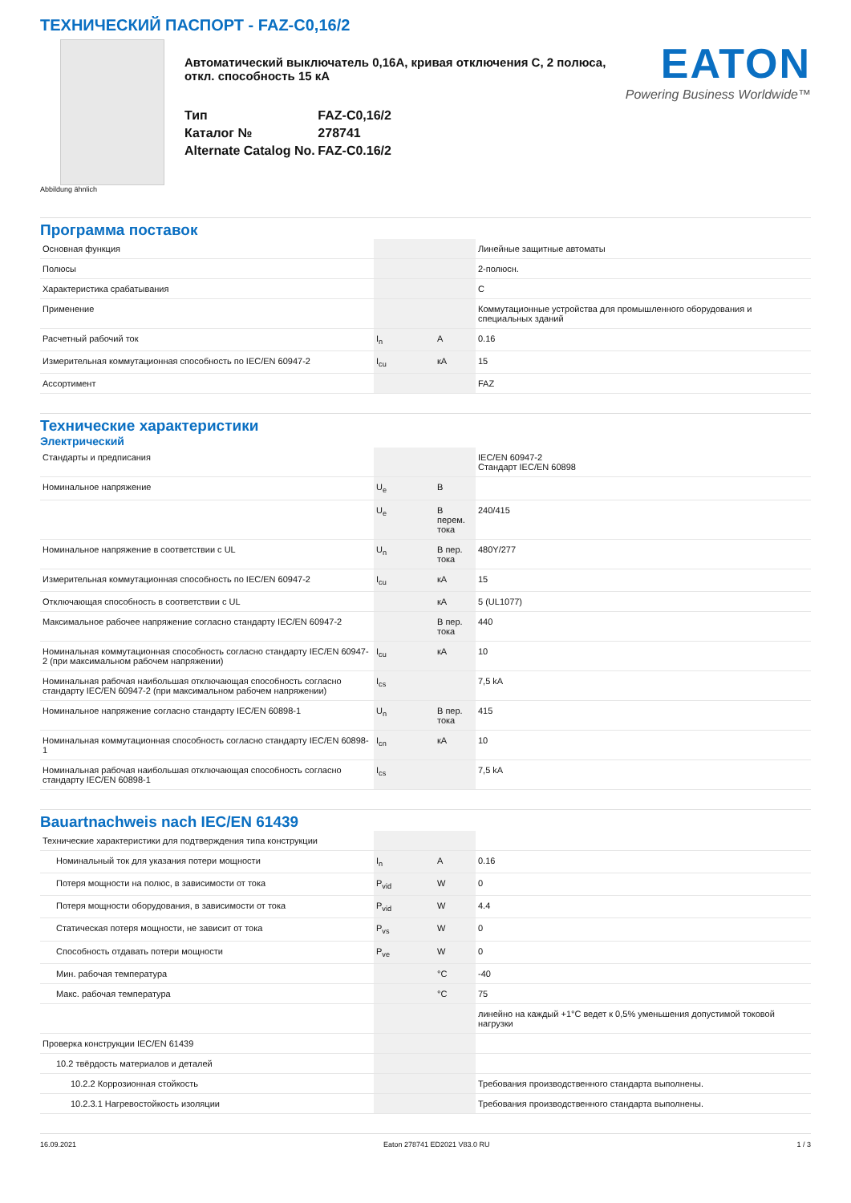ТЕХНИЧЕСКИЙ ПАСПОРТ - FAZ-C0,16/2
Автоматический выключатель 0,16A, кривая отключения C, 2 полюса, откл. способность 15 кА
| Тип | FAZ-C0,16/2 |
| Каталог № | 278741 |
| Alternate Catalog No. | FAZ-C0.16/2 |
EATON
Powering Business Worldwide™
Abbildung ähnlich
Программа поставок
| Основная функция | | | Линейные защитные автоматы |
| Полюсы | | | 2-полюсн. |
| Характеристика срабатывания | | | C |
| Применение | | | Коммутационные устройства для промышленного оборудования и специальных зданий |
| Расчетный рабочий ток | I<sub>n</sub> | A | 0.16 |
| Измерительная коммутационная способность по IEC/EN 60947-2 | I<sub>cu</sub> | кА | 15 |
| Ассортимент | | | FAZ |
Технические характеристики
Электрический
| Стандарты и предписания | | | IEC/EN 60947-2 Стандарт IEC/EN 60898 |
| Номинальное напряжение | U<sub>e</sub> | В | |
| | U<sub>e</sub> | В перем. тока | 240/415 |
| Номинальное напряжение в соответствии с UL | U<sub>n</sub> | В пер. тока | 480Y/277 |
| Измерительная коммутационная способность по IEC/EN 60947-2 | I<sub>cu</sub> | кА | 15 |
| Отключающая способность в соответствии с UL | | кА | 5 (UL1077) |
| Максимальное рабочее напряжение согласно стандарту IEC/EN 60947-2 | | В пер. тока | 440 |
| Номинальная коммутационная способность согласно стандарту IEC/EN 60947-2 (при максимальном рабочем напряжении) | I<sub>cu</sub> | кА | 10 |
| Номинальная рабочая наибольшая отключающая способность согласно стандарту IEC/EN 60947-2 (при максимальном рабочем напряжении) | I<sub>cs</sub> | | 7,5 kA |
| Номинальное напряжение согласно стандарту IEC/EN 60898-1 | U<sub>n</sub> | В пер. тока | 415 |
| Номинальная коммутационная способность согласно стандарту IEC/EN 60898-1 | I<sub>cn</sub> | кА | 10 |
| Номинальная рабочая наибольшая отключающая способность согласно стандарту IEC/EN 60898-1 | I<sub>cs</sub> | | 7,5 kA |
Bauartnachweis nach IEC/EN 61439
| Технические характеристики для подтверждения типа конструкции | | | |
| Номинальный ток для указания потери мощности | I<sub>n</sub> | A | 0.16 |
| Потеря мощности на полюс, в зависимости от тока | P<sub>vid</sub> | W | 0 |
| Потеря мощности оборудования, в зависимости от тока | P<sub>vid</sub> | W | 4.4 |
| Статическая потеря мощности, не зависит от тока | P<sub>vs</sub> | W | 0 |
| Способность отдавать потери мощности | P<sub>ve</sub> | W | 0 |
| Мин. рабочая температура | | °C | -40 |
| Макс. рабочая температура | | °C | 75 |
| | | | линейно на каждый +1°C ведет к 0,5% уменьшения допустимой токовой нагрузки |
| Проверка конструкции IEC/EN 61439 | | | |
| 10.2 твёрдость материалов и деталей | | | |
| 10.2.2 Коррозионная стойкость | | | Требования производственного стандарта выполнены. |
| 10.2.3.1 Нагревостойкость изоляции | | | Требования производственного стандарта выполнены. |
16.09.2021 Eaton 278741 ED2021 V83.0 RU 1 / 3